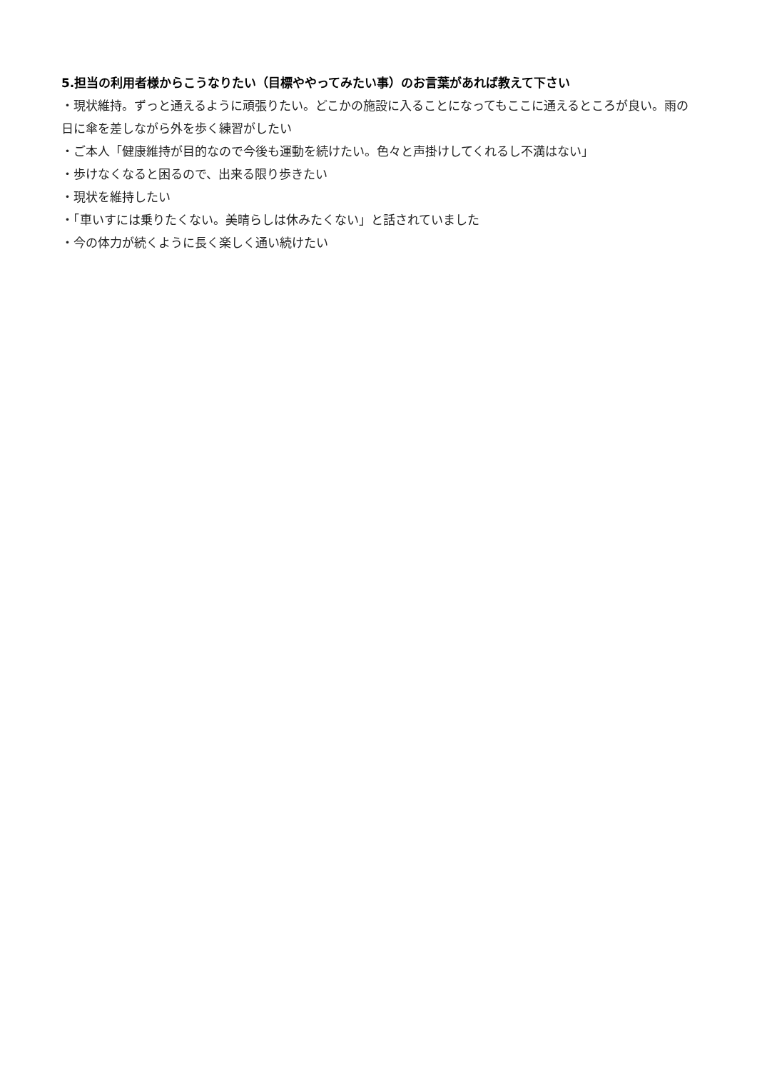5.担当の利用者様からこうなりたい（目標ややってみたい事）のお言葉があれば教えて下さい
・現状維持。ずっと通えるように頑張りたい。どこかの施設に入ることになってもここに通えるところが良い。雨の日に傘を差しながら外を歩く練習がしたい
・ご本人「健康維持が目的なので今後も運動を続けたい。色々と声掛けしてくれるし不満はない」
・歩けなくなると困るので、出来る限り歩きたい
・現状を維持したい
・「車いすには乗りたくない。美晴らしは休みたくない」と話されていました
・今の体力が続くように長く楽しく通い続けたい